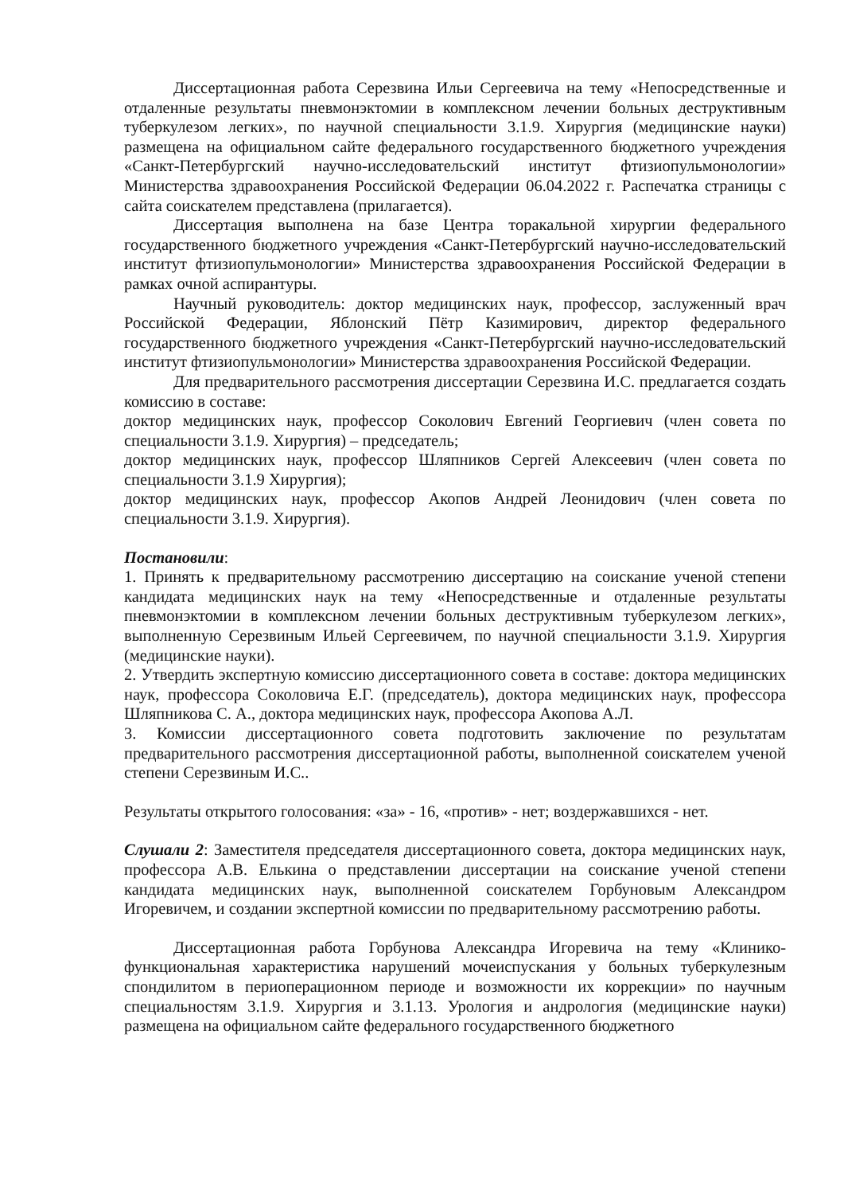Диссертационная работа Серезвина Ильи Сергеевича на тему «Непосредственные и отдаленные результаты пневмонэктомии в комплексном лечении больных деструктивным туберкулезом легких», по научной специальности 3.1.9. Хирургия (медицинские науки) размещена на официальном сайте федерального государственного бюджетного учреждения «Санкт-Петербургский научно-исследовательский институт фтизиопульмонологии» Министерства здравоохранения Российской Федерации 06.04.2022 г. Распечатка страницы с сайта соискателем представлена (прилагается).
Диссертация выполнена на базе Центра торакальной хирургии федерального государственного бюджетного учреждения «Санкт-Петербургский научно-исследовательский институт фтизиопульмонологии» Министерства здравоохранения Российской Федерации в рамках очной аспирантуры.
Научный руководитель: доктор медицинских наук, профессор, заслуженный врач Российской Федерации, Яблонский Пётр Казимирович, директор федерального государственного бюджетного учреждения «Санкт-Петербургский научно-исследовательский институт фтизиопульмонологии» Министерства здравоохранения Российской Федерации.
Для предварительного рассмотрения диссертации Серезвина И.С. предлагается создать комиссию в составе:
доктор медицинских наук, профессор Соколович Евгений Георгиевич (член совета по специальности 3.1.9. Хирургия) – председатель;
доктор медицинских наук, профессор Шляпников Сергей Алексеевич (член совета по специальности 3.1.9 Хирургия);
доктор медицинских наук, профессор Акопов Андрей Леонидович (член совета по специальности 3.1.9. Хирургия).
Постановили:
1. Принять к предварительному рассмотрению диссертацию на соискание ученой степени кандидата медицинских наук на тему «Непосредственные и отдаленные результаты пневмонэктомии в комплексном лечении больных деструктивным туберкулезом легких», выполненную Серезвиным Ильей Сергеевичем, по научной специальности 3.1.9. Хирургия (медицинские науки).
2. Утвердить экспертную комиссию диссертационного совета в составе: доктора медицинских наук, профессора Соколовича Е.Г. (председатель), доктора медицинских наук, профессора Шляпникова С. А., доктора медицинских наук, профессора Акопова А.Л.
3. Комиссии диссертационного совета подготовить заключение по результатам предварительного рассмотрения диссертационной работы, выполненной соискателем ученой степени Серезвиным И.С..
Результаты открытого голосования: «за» - 16, «против» - нет; воздержавшихся - нет.
Слушали 2: Заместителя председателя диссертационного совета, доктора медицинских наук, профессора А.В. Елькина о представлении диссертации на соискание ученой степени кандидата медицинских наук, выполненной соискателем Горбуновым Александром Игоревичем, и создании экспертной комиссии по предварительному рассмотрению работы.
Диссертационная работа Горбунова Александра Игоревича на тему «Клинико-функциональная характеристика нарушений мочеиспускания у больных туберкулезным спондилитом в периоперационном периоде и возможности их коррекции» по научным специальностям 3.1.9. Хирургия и 3.1.13. Урология и андрология (медицинские науки) размещена на официальном сайте федерального государственного бюджетного